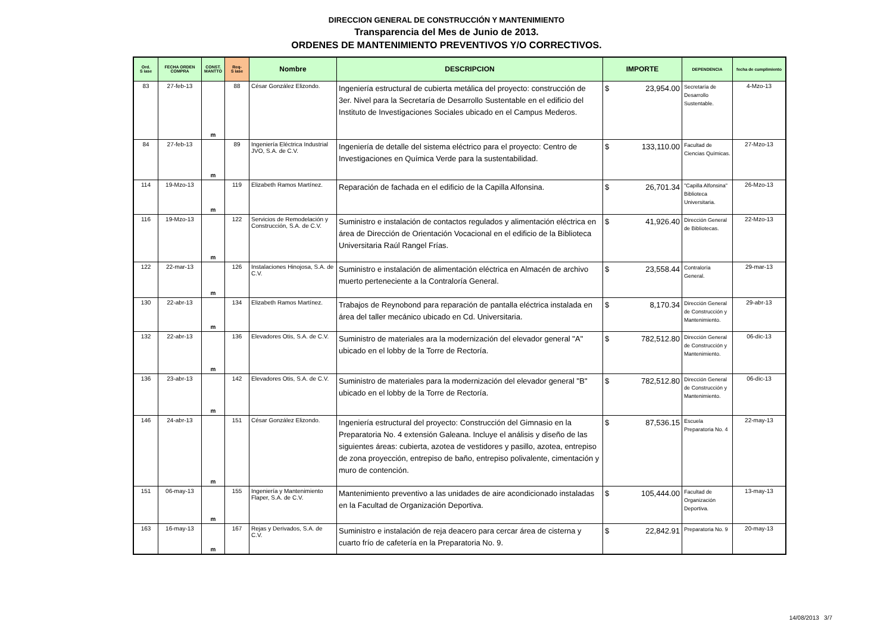DIRECCION GENERAL DE CONSTRUCCIÓN Y MANTENIMIENTO
Transparencia del Mes de Junio de 2013.
ORDENES DE MANTENIMIENTO PREVENTIVOS Y/O CORRECTIVOS.
| Ord. S iase | FECHA ORDEN COMPRA | CONST. MANTTO | Req- S iase | Nombre | DESCRIPCION | IMPORTE | DEPENDENCIA | fecha de cumplimiento |
| --- | --- | --- | --- | --- | --- | --- | --- | --- |
| 83 | 27-feb-13 | m | 88 | César González Elizondo. | Ingeniería estructural de cubierta metálica del proyecto: construcción de 3er. Nivel para la Secretaría de Desarrollo Sustentable en el edificio del Instituto de Investigaciones Sociales ubicado en el Campus Mederos. | $ 23,954.00 | Secretaría de Desarrollo Sustentable. | 4-Mzo-13 |
| 84 | 27-feb-13 | m | 89 | Ingeniería Eléctrica Industrial JVO, S.A. de C.V. | Ingeniería de detalle del sistema eléctrico para el proyecto: Centro de Investigaciones en Química Verde para la sustentabilidad. | $ 133,110.00 | Facultad de Ciencias Químicas. | 27-Mzo-13 |
| 114 | 19-Mzo-13 | m | 119 | Elizabeth Ramos Martínez. | Reparación de fachada en el edificio de la Capilla Alfonsina. | $ 26,701.34 | "Capilla Alfonsina" Biblioteca Universitaria. | 26-Mzo-13 |
| 116 | 19-Mzo-13 | m | 122 | Servicios de Remodelación y Construcción, S.A. de C.V. | Suministro e instalación de contactos regulados y alimentación eléctrica en área de Dirección de Orientación Vocacional en el edificio de la Biblioteca Universitaria Raúl Rangel Frías. | $ 41,926.40 | Dirección General de Bibliotecas. | 22-Mzo-13 |
| 122 | 22-mar-13 | m | 126 | Instalaciones Hinojosa, S.A. de C.V. | Suministro e instalación de alimentación eléctrica en Almacén de archivo muerto perteneciente a la Contraloría General. | $ 23,558.44 | Contraloría General. | 29-mar-13 |
| 130 | 22-abr-13 | m | 134 | Elizabeth Ramos Martínez. | Trabajos de Reynobond para reparación de pantalla eléctrica instalada en área del taller mecánico ubicado en Cd. Universitaria. | $ 8,170.34 | Dirección General de Construcción y Mantenimiento. | 29-abr-13 |
| 132 | 22-abr-13 | m | 136 | Elevadores Otis, S.A. de C.V. | Suministro de materiales ara la modernización del elevador general "A" ubicado en el lobby de la Torre de Rectoría. | $ 782,512.80 | Dirección General de Construcción y Mantenimiento. | 06-dic-13 |
| 136 | 23-abr-13 | m | 142 | Elevadores Otis, S.A. de C.V. | Suministro de materiales para la modernización del elevador general "B" ubicado en el lobby de la Torre de Rectoría. | $ 782,512.80 | Dirección General de Construcción y Mantenimiento. | 06-dic-13 |
| 146 | 24-abr-13 | m | 151 | César González Elizondo. | Ingeniería estructural del proyecto: Construcción del Gimnasio en la Preparatoria No. 4 extensión Galeana. Incluye el análisis y diseño de las siguientes áreas: cubierta, azotea de vestidores y pasillo, azotea, entrepiso de zona proyección, entrepiso de baño, entrepiso polivalente, cimentación y muro de contención. | $ 87,536.15 | Escuela Preparatoria No. 4 | 22-may-13 |
| 151 | 06-may-13 | m | 155 | Ingeniería y Mantenimiento Flaper, S.A. de C.V. | Mantenimiento preventivo a las unidades de aire acondicionado instaladas en la Facultad de Organización Deportiva. | $ 105,444.00 | Facultad de Organización Deportiva. | 13-may-13 |
| 163 | 16-may-13 | m | 167 | Rejas y Derivados, S.A. de C.V. | Suministro e instalación de reja deacero para cercar área de cisterna y cuarto frío de cafetería en la Preparatoria No. 9. | $ 22,842.91 | Preparatoria No. 9 | 20-may-13 |
14/08/2013 3/7